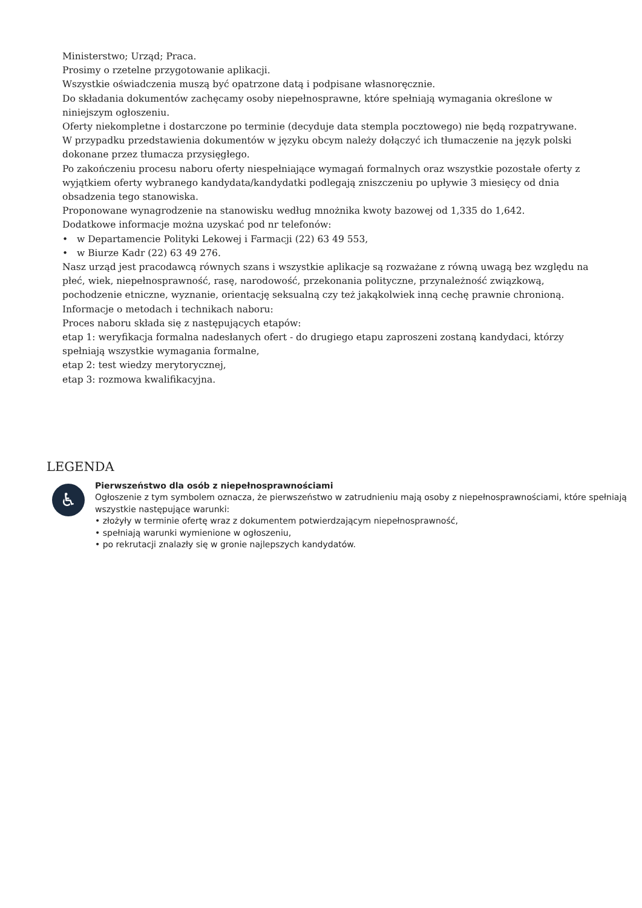Ministerstwo; Urząd; Praca.
Prosimy o rzetelne przygotowanie aplikacji.
Wszystkie oświadczenia muszą być opatrzone datą i podpisane własnoręcznie.
Do składania dokumentów zachęcamy osoby niepełnosprawne, które spełniają wymagania określone w niniejszym ogłoszeniu.
Oferty niekompletne i dostarczone po terminie (decyduje data stempla pocztowego) nie będą rozpatrywane.
W przypadku przedstawienia dokumentów w języku obcym należy dołączyć ich tłumaczenie na język polski dokonane przez tłumacza przysięgłego.
Po zakończeniu procesu naboru oferty niespełniające wymagań formalnych oraz wszystkie pozostałe oferty z wyjątkiem oferty wybranego kandydata/kandydatki podlegają zniszczeniu po upływie 3 miesięcy od dnia obsadzenia tego stanowiska.
Proponowane wynagrodzenie na stanowisku według mnożnika kwoty bazowej od 1,335 do 1,642.
Dodatkowe informacje można uzyskać pod nr telefonów:
• w Departamencie Polityki Lekowej i Farmacji (22) 63 49 553,
• w Biurze Kadr (22) 63 49 276.
Nasz urząd jest pracodawcą równych szans i wszystkie aplikacje są rozważane z równą uwagą bez względu na płeć, wiek, niepełnosprawność, rasę, narodowość, przekonania polityczne, przynależność związkową, pochodzenie etniczne, wyznanie, orientację seksualną czy też jakąkolwiek inną cechę prawnie chronioną.
Informacje o metodach i technikach naboru:
Proces naboru składa się z następujących etapów:
etap 1: weryfikacja formalna nadesłanych ofert - do drugiego etapu zaproszeni zostaną kandydaci, którzy spełniają wszystkie wymagania formalne,
etap 2: test wiedzy merytorycznej,
etap 3: rozmowa kwalifikacyjna.
LEGENDA
♿
Pierwszeństwo dla osób z niepełnosprawnościami
Ogłoszenie z tym symbolem oznacza, że pierwszeństwo w zatrudnieniu mają osoby z niepełnosprawnościami, które spełniają wszystkie następujące warunki:
• złożyły w terminie ofertę wraz z dokumentem potwierdzającym niepełnosprawność,
• spełniają warunki wymienione w ogłoszeniu,
• po rekrutacji znalazły się w gronie najlepszych kandydatów.